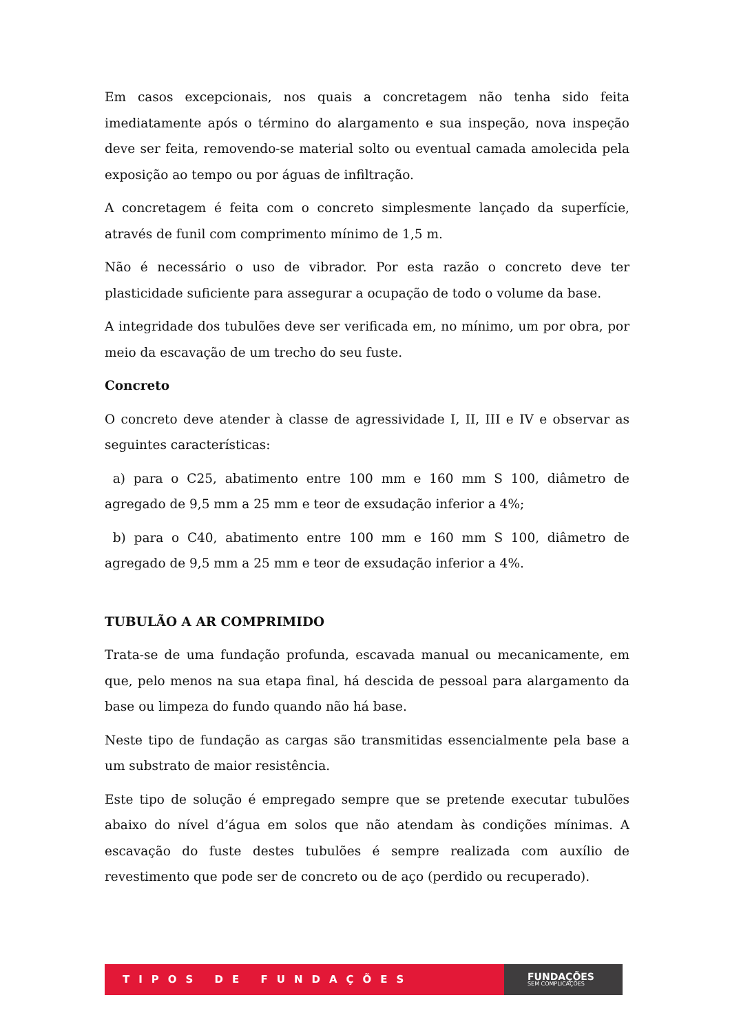Em casos excepcionais, nos quais a concretagem não tenha sido feita imediatamente após o término do alargamento e sua inspeção, nova inspeção deve ser feita, removendo-se material solto ou eventual camada amolecida pela exposição ao tempo ou por águas de infiltração.
A concretagem é feita com o concreto simplesmente lançado da superfície, através de funil com comprimento mínimo de 1,5 m.
Não é necessário o uso de vibrador. Por esta razão o concreto deve ter plasticidade suficiente para assegurar a ocupação de todo o volume da base.
A integridade dos tubulões deve ser verificada em, no mínimo, um por obra, por meio da escavação de um trecho do seu fuste.
Concreto
O concreto deve atender à classe de agressividade I, II, III e IV e observar as seguintes características:
a) para o C25, abatimento entre 100 mm e 160 mm S 100, diâmetro de agregado de 9,5 mm a 25 mm e teor de exsudação inferior a 4%;
b) para o C40, abatimento entre 100 mm e 160 mm S 100, diâmetro de agregado de 9,5 mm a 25 mm e teor de exsudação inferior a 4%.
TUBULÃO A AR COMPRIMIDO
Trata-se de uma fundação profunda, escavada manual ou mecanicamente, em que, pelo menos na sua etapa final, há descida de pessoal para alargamento da base ou limpeza do fundo quando não há base.
Neste tipo de fundação as cargas são transmitidas essencialmente pela base a um substrato de maior resistência.
Este tipo de solução é empregado sempre que se pretende executar tubulões abaixo do nível d’água em solos que não atendam às condições mínimas. A escavação do fuste destes tubulões é sempre realizada com auxílio de revestimento que pode ser de concreto ou de aço (perdido ou recuperado).
TIPOS DE FUNDAÇÕES
FUNDAÇÕES
SEM COMPLICAÇÕES